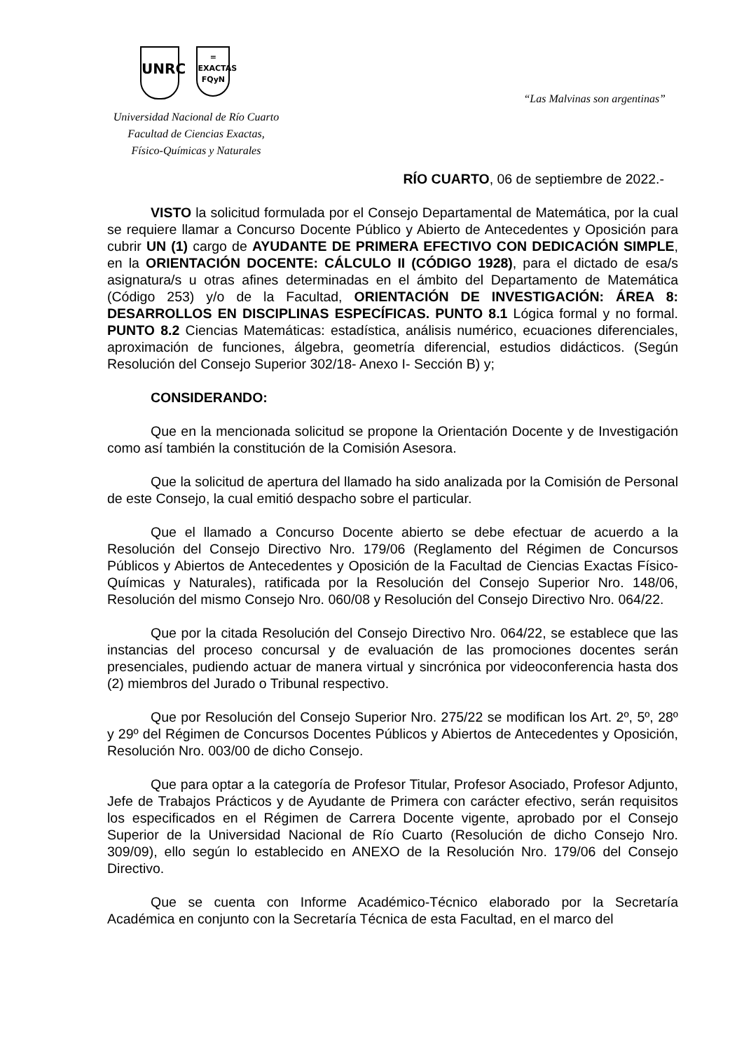UNRC
=
EXACTAS
FQyN
“Las Malvinas son argentinas”
Universidad Nacional de Río Cuarto
Facultad de Ciencias Exactas,
Físico-Químicas y Naturales
RÍO CUARTO, 06 de septiembre de 2022.-
VISTO la solicitud formulada por el Consejo Departamental de Matemática, por la cual se requiere llamar a Concurso Docente Público y Abierto de Antecedentes y Oposición para cubrir UN (1) cargo de AYUDANTE DE PRIMERA EFECTIVO CON DEDICACIÓN SIMPLE, en la ORIENTACIÓN DOCENTE: CÁLCULO II (CÓDIGO 1928), para el dictado de esa/s asignatura/s u otras afines determinadas en el ámbito del Departamento de Matemática (Código 253) y/o de la Facultad, ORIENTACIÓN DE INVESTIGACIÓN: ÁREA 8: DESARROLLOS EN DISCIPLINAS ESPECÍFICAS. PUNTO 8.1 Lógica formal y no formal. PUNTO 8.2 Ciencias Matemáticas: estadística, análisis numérico, ecuaciones diferenciales, aproximación de funciones, álgebra, geometría diferencial, estudios didácticos. (Según Resolución del Consejo Superior 302/18- Anexo I- Sección B) y;
CONSIDERANDO:
Que en la mencionada solicitud se propone la Orientación Docente y de Investigación como así también la constitución de la Comisión Asesora.
Que la solicitud de apertura del llamado ha sido analizada por la Comisión de Personal de este Consejo, la cual emitió despacho sobre el particular.
Que el llamado a Concurso Docente abierto se debe efectuar de acuerdo a la Resolución del Consejo Directivo Nro. 179/06 (Reglamento del Régimen de Concursos Públicos y Abiertos de Antecedentes y Oposición de la Facultad de Ciencias Exactas Físico-Químicas y Naturales), ratificada por la Resolución del Consejo Superior Nro. 148/06, Resolución del mismo Consejo Nro. 060/08 y Resolución del Consejo Directivo Nro. 064/22.
Que por la citada Resolución del Consejo Directivo Nro. 064/22, se establece que las instancias del proceso concursal y de evaluación de las promociones docentes serán presenciales, pudiendo actuar de manera virtual y sincrónica por videoconferencia hasta dos (2) miembros del Jurado o Tribunal respectivo.
Que por Resolución del Consejo Superior Nro. 275/22 se modifican los Art. 2º, 5º, 28º y 29º del Régimen de Concursos Docentes Públicos y Abiertos de Antecedentes y Oposición, Resolución Nro. 003/00 de dicho Consejo.
Que para optar a la categoría de Profesor Titular, Profesor Asociado, Profesor Adjunto, Jefe de Trabajos Prácticos y de Ayudante de Primera con carácter efectivo, serán requisitos los especificados en el Régimen de Carrera Docente vigente, aprobado por el Consejo Superior de la Universidad Nacional de Río Cuarto (Resolución de dicho Consejo Nro. 309/09), ello según lo establecido en ANEXO de la Resolución Nro. 179/06 del Consejo Directivo.
Que se cuenta con Informe Académico-Técnico elaborado por la Secretaría Académica en conjunto con la Secretaría Técnica de esta Facultad, en el marco del